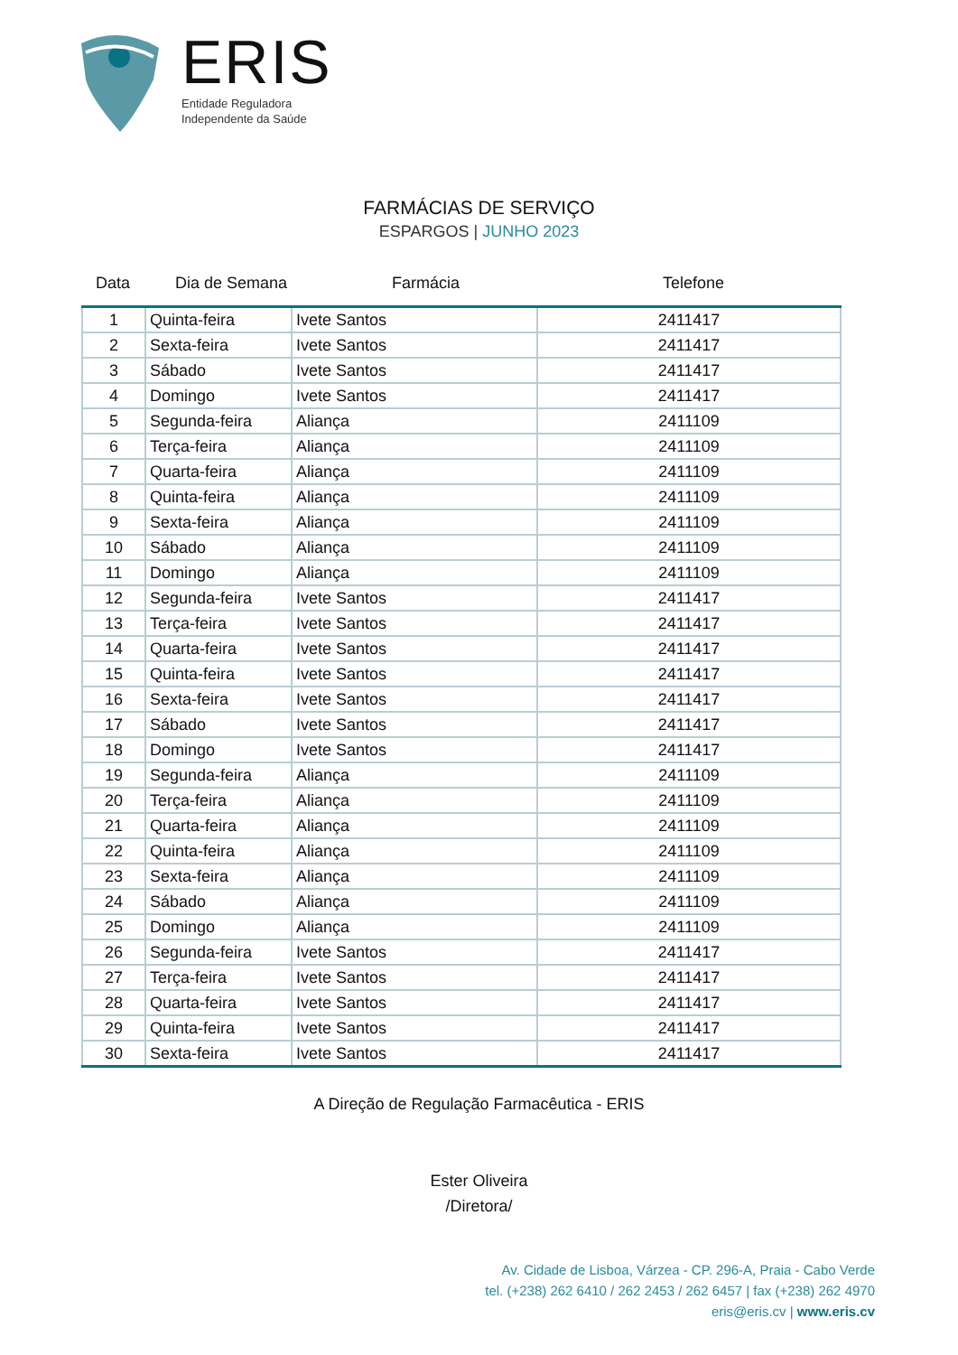ERIS
Entidade Reguladora
Independente da Saúde
FARMÁCIAS DE SERVIÇO
ESPARGOS | JUNHO 2023
Data Dia de Semana Farmácia Telefone
| 1 | Quinta-feira | Ivete Santos | 2411417 |
| 2 | Sexta-feira | Ivete Santos | 2411417 |
| 3 | Sábado | Ivete Santos | 2411417 |
| 4 | Domingo | Ivete Santos | 2411417 |
| 5 | Segunda-feira | Aliança | 2411109 |
| 6 | Terça-feira | Aliança | 2411109 |
| 7 | Quarta-feira | Aliança | 2411109 |
| 8 | Quinta-feira | Aliança | 2411109 |
| 9 | Sexta-feira | Aliança | 2411109 |
| 10 | Sábado | Aliança | 2411109 |
| 11 | Domingo | Aliança | 2411109 |
| 12 | Segunda-feira | Ivete Santos | 2411417 |
| 13 | Terça-feira | Ivete Santos | 2411417 |
| 14 | Quarta-feira | Ivete Santos | 2411417 |
| 15 | Quinta-feira | Ivete Santos | 2411417 |
| 16 | Sexta-feira | Ivete Santos | 2411417 |
| 17 | Sábado | Ivete Santos | 2411417 |
| 18 | Domingo | Ivete Santos | 2411417 |
| 19 | Segunda-feira | Aliança | 2411109 |
| 20 | Terça-feira | Aliança | 2411109 |
| 21 | Quarta-feira | Aliança | 2411109 |
| 22 | Quinta-feira | Aliança | 2411109 |
| 23 | Sexta-feira | Aliança | 2411109 |
| 24 | Sábado | Aliança | 2411109 |
| 25 | Domingo | Aliança | 2411109 |
| 26 | Segunda-feira | Ivete Santos | 2411417 |
| 27 | Terça-feira | Ivete Santos | 2411417 |
| 28 | Quarta-feira | Ivete Santos | 2411417 |
| 29 | Quinta-feira | Ivete Santos | 2411417 |
| 30 | Sexta-feira | Ivete Santos | 2411417 |
A Direção de Regulação Farmacêutica - ERIS
Ester Oliveira
/Diretora/
Av. Cidade de Lisboa, Várzea - CP. 296-A, Praia - Cabo Verde
tel. (+238) 262 6410 / 262 2453 / 262 6457 | fax (+238) 262 4970
eris@eris.cv | www.eris.cv